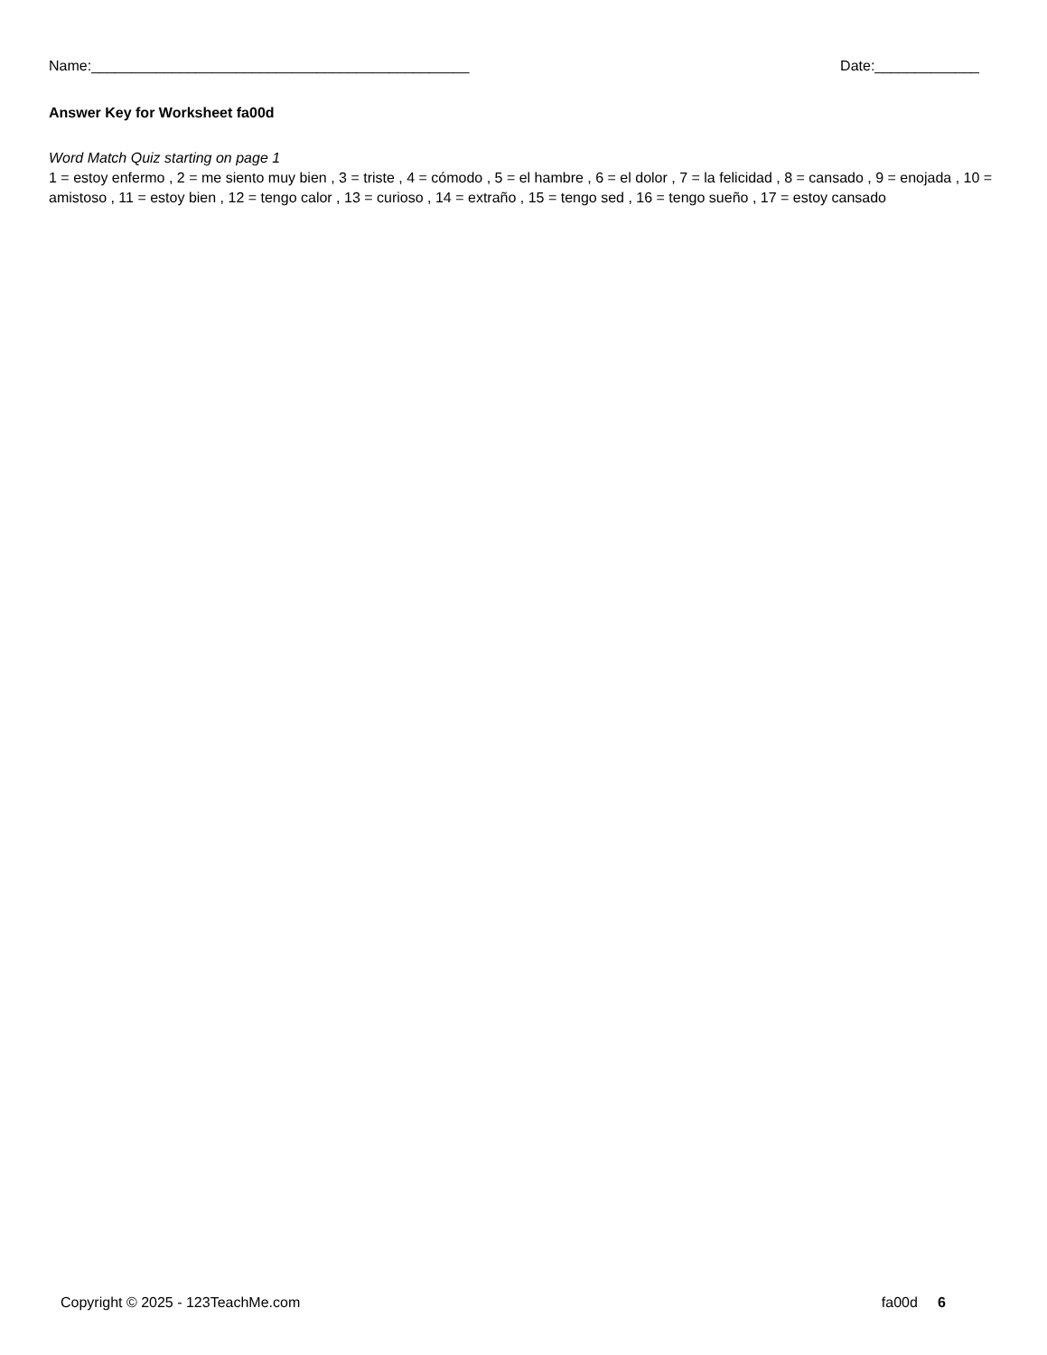Name:_______________________________________________ Date:_____________
Answer Key for Worksheet fa00d
Word Match Quiz starting on page 1
1 = estoy enfermo , 2 = me siento muy bien , 3 = triste , 4 = cómodo , 5 = el hambre , 6 = el dolor , 7 = la felicidad , 8 = cansado , 9 = enojada , 10 = amistoso , 11 = estoy bien , 12 = tengo calor , 13 = curioso , 14 = extraño , 15 = tengo sed , 16 = tengo sueño , 17 = estoy cansado
Copyright © 2025 - 123TeachMe.com fa00d 6